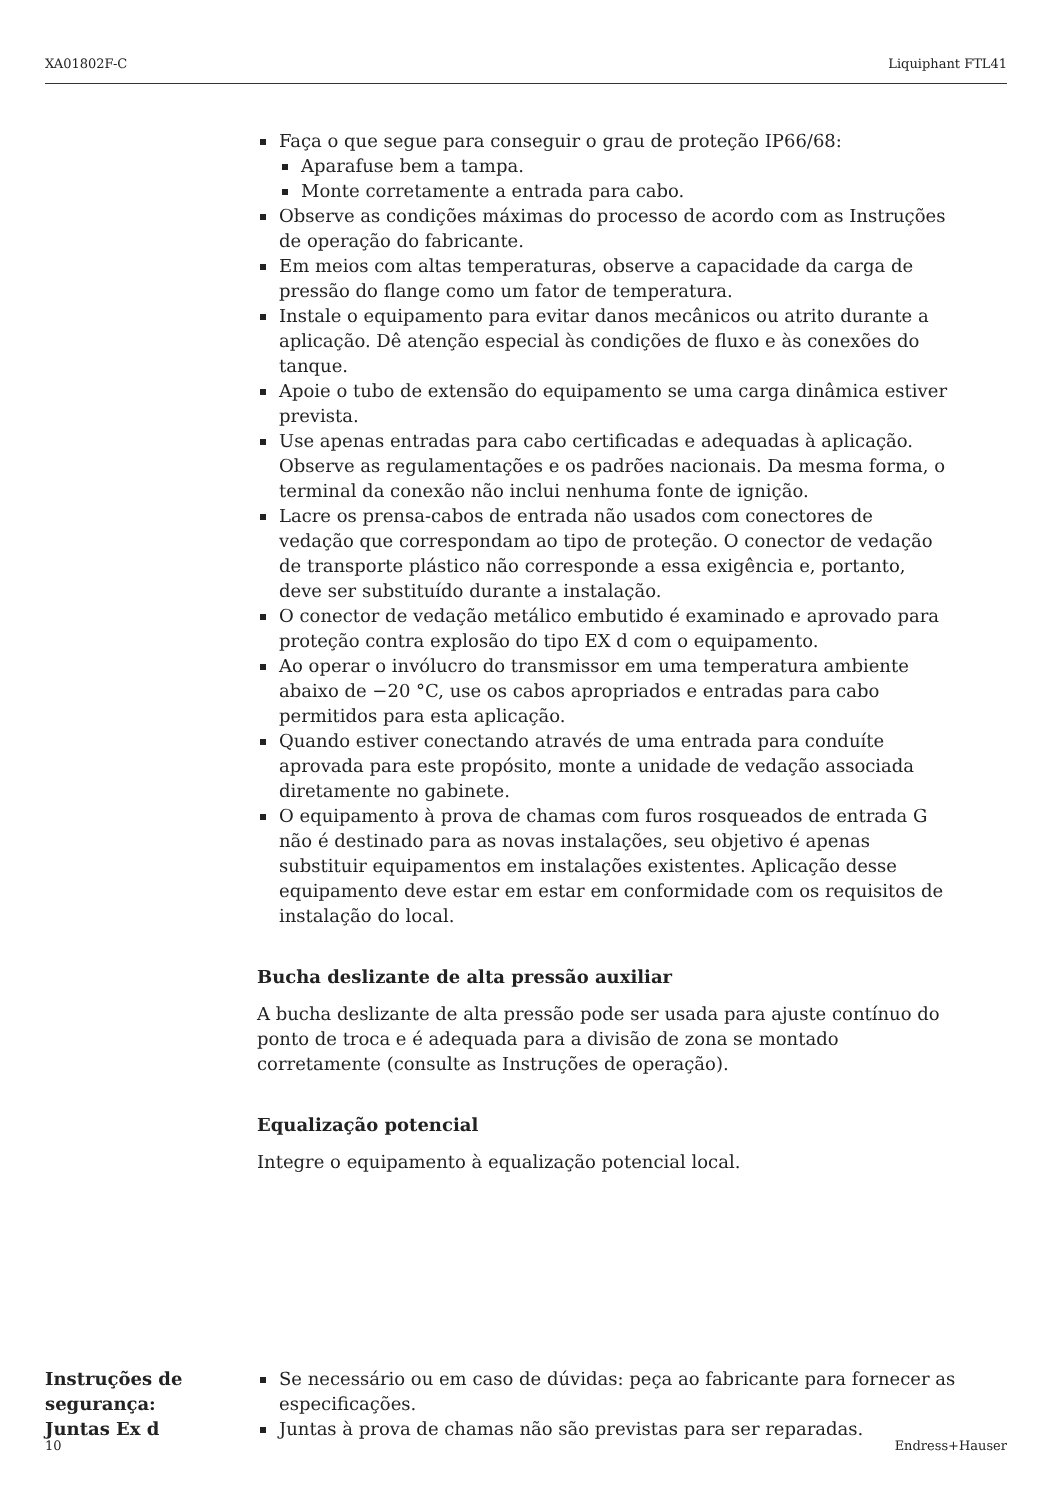XA01802F-C Liquiphant FTL41
Faça o que segue para conseguir o grau de proteção IP66/68:
Aparafuse bem a tampa.
Monte corretamente a entrada para cabo.
Observe as condições máximas do processo de acordo com as Instruções de operação do fabricante.
Em meios com altas temperaturas, observe a capacidade da carga de pressão do flange como um fator de temperatura.
Instale o equipamento para evitar danos mecânicos ou atrito durante a aplicação. Dê atenção especial às condições de fluxo e às conexões do tanque.
Apoie o tubo de extensão do equipamento se uma carga dinâmica estiver prevista.
Use apenas entradas para cabo certificadas e adequadas à aplicação. Observe as regulamentações e os padrões nacionais. Da mesma forma, o terminal da conexão não inclui nenhuma fonte de ignição.
Lacre os prensa-cabos de entrada não usados com conectores de vedação que correspondam ao tipo de proteção. O conector de vedação de transporte plástico não corresponde a essa exigência e, portanto, deve ser substituído durante a instalação.
O conector de vedação metálico embutido é examinado e aprovado para proteção contra explosão do tipo EX d com o equipamento.
Ao operar o invólucro do transmissor em uma temperatura ambiente abaixo de −20 °C, use os cabos apropriados e entradas para cabo permitidos para esta aplicação.
Quando estiver conectando através de uma entrada para conduíte aprovada para este propósito, monte a unidade de vedação associada diretamente no gabinete.
O equipamento à prova de chamas com furos rosqueados de entrada G não é destinado para as novas instalações, seu objetivo é apenas substituir equipamentos em instalações existentes. Aplicação desse equipamento deve estar em estar em conformidade com os requisitos de instalação do local.
Bucha deslizante de alta pressão auxiliar
A bucha deslizante de alta pressão pode ser usada para ajuste contínuo do ponto de troca e é adequada para a divisão de zona se montado corretamente (consulte as Instruções de operação).
Equalização potencial
Integre o equipamento à equalização potencial local.
Instruções de segurança: Juntas Ex d
Se necessário ou em caso de dúvidas: peça ao fabricante para fornecer as especificações.
Juntas à prova de chamas não são previstas para ser reparadas.
10 Endress+Hauser